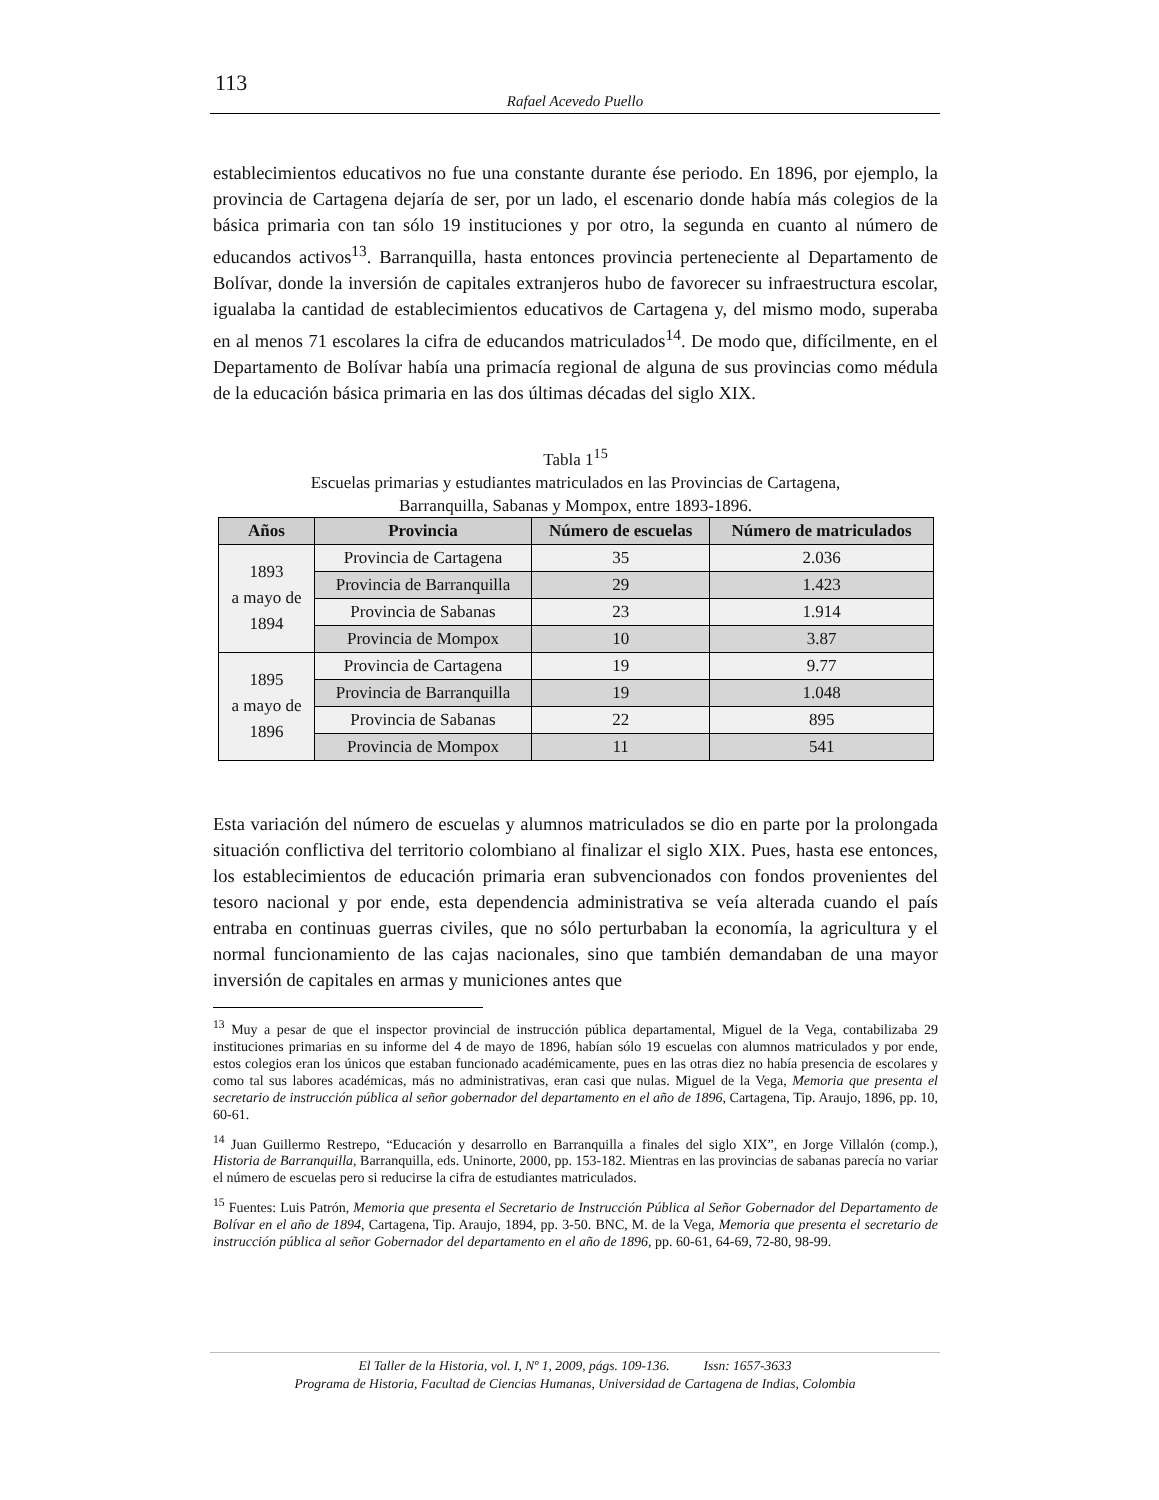113
Rafael Acevedo Puello
establecimientos educativos no fue una constante durante ése periodo. En 1896, por ejemplo, la provincia de Cartagena dejaría de ser, por un lado, el escenario donde había más colegios de la básica primaria con tan sólo 19 instituciones y por otro, la segunda en cuanto al número de educandos activos<sup>13</sup>. Barranquilla, hasta entonces provincia perteneciente al Departamento de Bolívar, donde la inversión de capitales extranjeros hubo de favorecer su infraestructura escolar, igualaba la cantidad de establecimientos educativos de Cartagena y, del mismo modo, superaba en al menos 71 escolares la cifra de educandos matriculados<sup>14</sup>. De modo que, difícilmente, en el Departamento de Bolívar había una primacía regional de alguna de sus provincias como médula de la educación básica primaria en las dos últimas décadas del siglo XIX.
Tabla 1<sup>15</sup>
Escuelas primarias y estudiantes matriculados en las Provincias de Cartagena,
Barranquilla, Sabanas y Mompox, entre 1893-1896.
| Años | Provincia | Número de escuelas | Número de matriculados |
| --- | --- | --- | --- |
| 1893 a mayo de 1894 | Provincia de Cartagena | 35 | 2.036 |
| | Provincia de Barranquilla | 29 | 1.423 |
| | Provincia de Sabanas | 23 | 1.914 |
| | Provincia de Mompox | 10 | 3.87 |
| 1895 a mayo de 1896 | Provincia de Cartagena | 19 | 9.77 |
| | Provincia de Barranquilla | 19 | 1.048 |
| | Provincia de Sabanas | 22 | 895 |
| | Provincia de Mompox | 11 | 541 |
Esta variación del número de escuelas y alumnos matriculados se dio en parte por la prolongada situación conflictiva del territorio colombiano al finalizar el siglo XIX. Pues, hasta ese entonces, los establecimientos de educación primaria eran subvencionados con fondos provenientes del tesoro nacional y por ende, esta dependencia administrativa se veía alterada cuando el país entraba en continuas guerras civiles, que no sólo perturbaban la economía, la agricultura y el normal funcionamiento de las cajas nacionales, sino que también demandaban de una mayor inversión de capitales en armas y municiones antes que
<sup>13</sup> Muy a pesar de que el inspector provincial de instrucción pública departamental, Miguel de la Vega, contabilizaba 29 instituciones primarias en su informe del 4 de mayo de 1896, habían sólo 19 escuelas con alumnos matriculados y por ende, estos colegios eran los únicos que estaban funcionado académicamente, pues en las otras diez no había presencia de escolares y como tal sus labores académicas, más no administrativas, eran casi que nulas. Miguel de la Vega, Memoria que presenta el secretario de instrucción pública al señor gobernador del departamento en el año de 1896, Cartagena, Tip. Araujo, 1896, pp. 10, 60-61.
<sup>14</sup> Juan Guillermo Restrepo, “Educación y desarrollo en Barranquilla a finales del siglo XIX”, en Jorge Villalón (comp.), Historia de Barranquilla, Barranquilla, eds. Uninorte, 2000, pp. 153-182. Mientras en las provincias de sabanas parecía no variar el número de escuelas pero si reducirse la cifra de estudiantes matriculados.
<sup>15</sup> Fuentes: Luis Patrón, Memoria que presenta el Secretario de Instrucción Pública al Señor Gobernador del Departamento de Bolívar en el año de 1894, Cartagena, Tip. Araujo, 1894, pp. 3-50. BNC, M. de la Vega, Memoria que presenta el secretario de instrucción pública al señor Gobernador del departamento en el año de 1896, pp. 60-61, 64-69, 72-80, 98-99.
El Taller de la Historia, vol. I, Nº 1, 2009, págs. 109-136. Issn: 1657-3633
Programa de Historia, Facultad de Ciencias Humanas, Universidad de Cartagena de Indias, Colombia